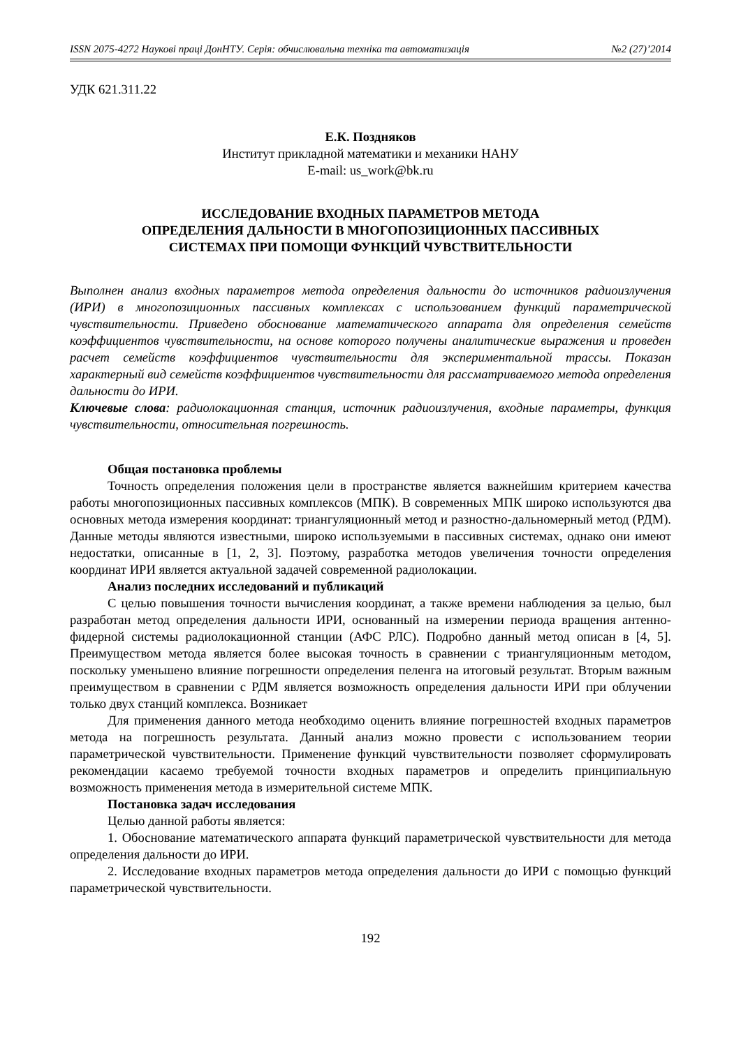ISSN 2075-4272 Наукові праці ДонНТУ. Серія: обчислювальна техніка та автоматизація №2 (27)’2014
УДК 621.311.22
Е.К. Поздняков
Институт прикладной математики и механики НАНУ
E-mail: us_work@bk.ru
ИССЛЕДОВАНИЕ ВХОДНЫХ ПАРАМЕТРОВ МЕТОДА
ОПРЕДЕЛЕНИЯ ДАЛЬНОСТИ В МНОГОПОЗИЦИОННЫХ ПАССИВНЫХ
СИСТЕМАХ ПРИ ПОМОЩИ ФУНКЦИЙ ЧУВСТВИТЕЛЬНОСТИ
Выполнен анализ входных параметров метода определения дальности до источников радиоизлучения (ИРИ) в многопозиционных пассивных комплексах с использованием функций параметрической чувствительности. Приведено обоснование математического аппарата для определения семейств коэффициентов чувствительности, на основе которого получены аналитические выражения и проведен расчет семейств коэффициентов чувствительности для экспериментальной трассы. Показан характерный вид семейств коэффициентов чувствительности для рассматриваемого метода определения дальности до ИРИ.
Ключевые слова: радиолокационная станция, источник радиоизлучения, входные параметры, функция чувствительности, относительная погрешность.
Общая постановка проблемы
Точность определения положения цели в пространстве является важнейшим критерием качества работы многопозиционных пассивных комплексов (МПК). В современных МПК широко используются два основных метода измерения координат: триангуляционный метод и разностно-дальномерный метод (РДМ). Данные методы являются известными, широко используемыми в пассивных системах, однако они имеют недостатки, описанные в [1, 2, 3]. Поэтому, разработка методов увеличения точности определения координат ИРИ является актуальной задачей современной радиолокации.
Анализ последних исследований и публикаций
С целью повышения точности вычисления координат, а также времени наблюдения за целью, был разработан метод определения дальности ИРИ, основанный на измерении периода вращения антенно-фидерной системы радиолокационной станции (АФС РЛС). Подробно данный метод описан в [4, 5]. Преимуществом метода является более высокая точность в сравнении с триангуляционным методом, поскольку уменьшено влияние погрешности определения пеленга на итоговый результат. Вторым важным преимуществом в сравнении с РДМ является возможность определения дальности ИРИ при облучении только двух станций комплекса. Возникает
Для применения данного метода необходимо оценить влияние погрешностей входных параметров метода на погрешность результата. Данный анализ можно провести с использованием теории параметрической чувствительности. Применение функций чувствительности позволяет сформулировать рекомендации касаемо требуемой точности входных параметров и определить принципиальную возможность применения метода в измерительной системе МПК.
Постановка задач исследования
Целью данной работы является:
1. Обоснование математического аппарата функций параметрической чувствительности для метода определения дальности до ИРИ.
2. Исследование входных параметров метода определения дальности до ИРИ с помощью функций параметрической чувствительности.
192